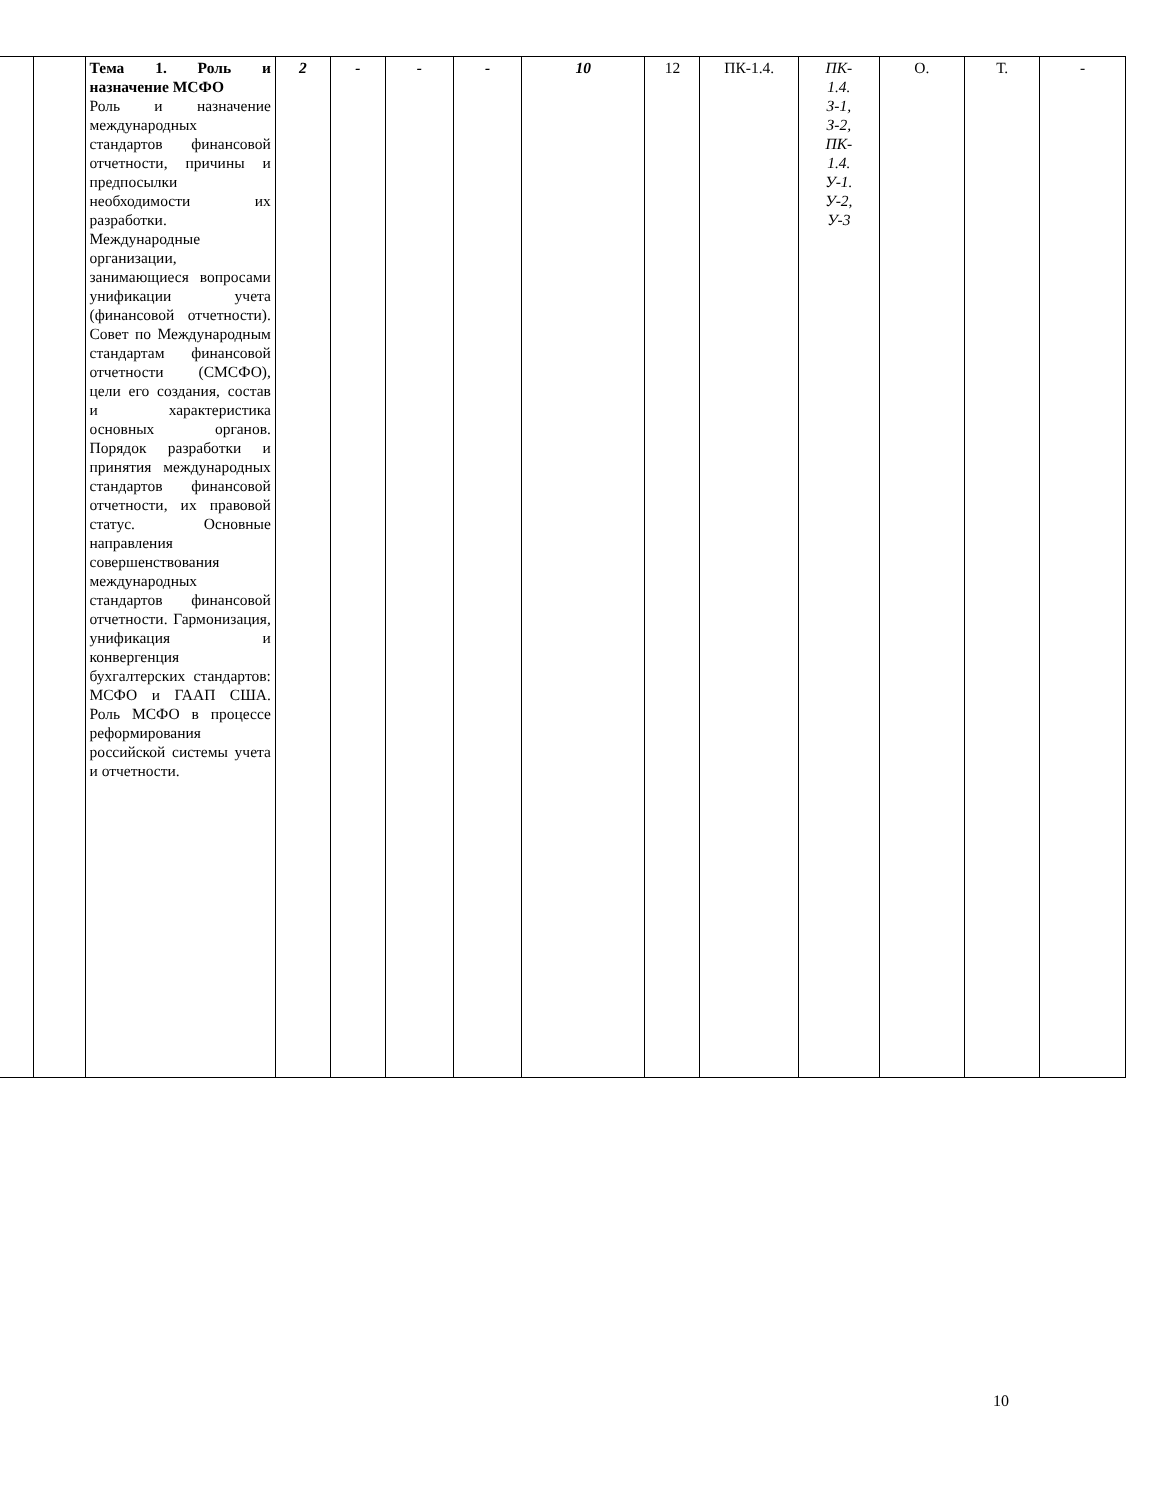| | | Тема 1. Роль и назначение МСФО Роль и назначение международных стандартов финансовой отчетности, причины и предпосылки необходимости их разработки. Международные организации, занимающиеся вопросами унификации учета (финансовой отчетности). Совет по Международным стандартам финансовой отчетности (СМСФО), цели его создания, состав и характеристика основных органов. Порядок разработки и принятия международных стандартов финансовой отчетности, их правовой статус. Основные направления совершенствования международных стандартов финансовой отчетности. Гармонизация, унификация и конвергенция бухгалтерских стандартов: МСФО и ГААП США. Роль МСФО в процессе реформирования российской системы учета и отчетности. | 2 | - | - | - | 10 | 12 | ПК-1.4. | ПК- 1.4. З-1, З-2, ПК- 1.4. У-1. У-2, У-3 | О. | Т. | - |
10